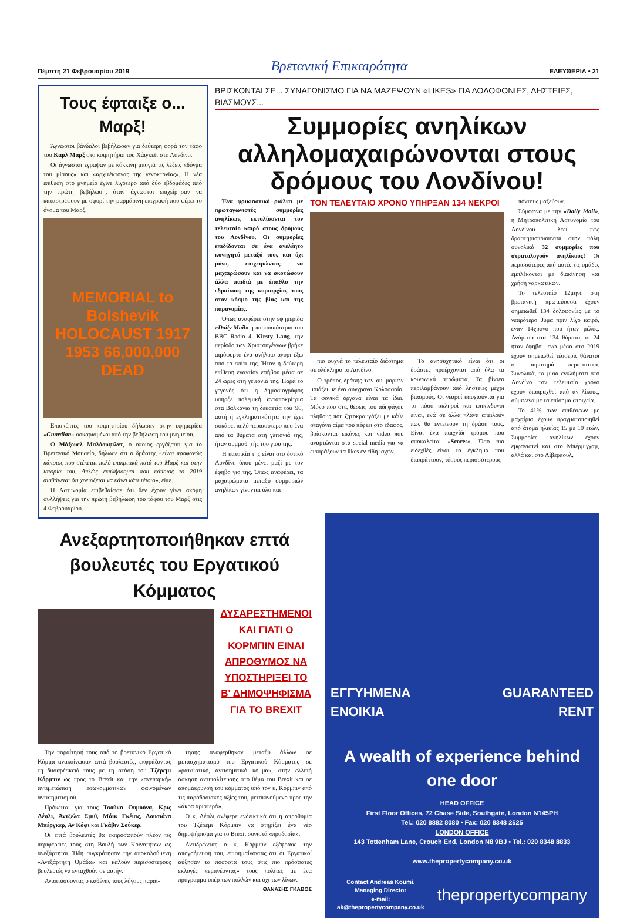Πέμπτη 21 Φεβρουαρίου 2019 Βρετανική Επικαιρότητα ΕΛΕΥΘΕΡΙΑ • 21
Τους έφταιξε ο... Μαρξ!
Άγνωστοι βάνδαλοι βεβήλωσαν για δεύτερη φορά τον τάφο του Καρλ Μαρξ στο κοιμητήριο του Χάιγκεϊτ στο Λονδίνο.
Οι άγνωστοι έγραψαν με κόκκινη μπογιά τις λέξεις «δόγμα του μίσους» και «αρχιτέκτονας της γενοκτονίας». Η νέα επίθεση στο μνημείο έγινε λιγότερο από δύο εβδομάδες από την πρώτη βεβήλωση, όταν άγνωστοι επιχείρησαν να καταστρέψουν με σφυρί την μαρμάρινη επιγραφή που φέρει το όνομα του Μαρξ.
MEMORIAL to Bolshevik HOLOCAUST 1917 1953 66,000,000 DEAD
Επισκέπτες του κοιμητηρίου δήλωσαν στην εφημερίδα «Guardian» σοκαρισμένοι από την βεβήλωση του μνημείου.
Ο Μάξουελ Μπλόουφιλντ, ο οποίος εργάζεται για το Βρετανικό Μουσείο, δήλωσε ότι ο δράστης «είναι προφανώς κάποιος που στέκεται πολύ επικριτικά κατά του Μαρξ και στην ιστορία του. Απλώς εκπλήσσομαι που κάποιος το 2019 αισθάνεται ότι χρειάζεται να κάνει κάτι τέτοιο», είπε.
Η Αστυνομία επιβεβαίωσε ότι δεν έχουν γίνει ακόμη συλλήψεις για την πρώτη βεβήλωση του τάφου του Μαρξ στις 4 Φεβρουαρίου.
ΒΡΙΣΚΟΝΤΑΙ ΣΕ... ΣΥΝΑΓΩΝΙΣΜΟ ΓΙΑ ΝΑ ΜΑΖΕΨΟΥΝ «LIKES» ΓΙΑ ΔΟΛΟΦΟΝΙΕΣ, ΛΗΣΤΕΙΕΣ, ΒΙΑΣΜΟΥΣ...
Συμμορίες ανηλίκων αλληλομαχαιρώνονται στους δρόμους του Λονδίνου!
Ένα φρικιαστικό ριάλιτι με πρωταγωνιστές συμμορίες ανηλίκων, εκτυλίσσεται τον τελευταίο καιρό στους δρόμους του Λονδίνου. Οι συμμορίες επιδίδονται σε ένα ανελέητο κυνηγητό μεταξύ τους και όχι μόνο, επιχειρώντας να μαχαιρώσουν και να σκοτώσουν άλλα παιδιά με έπαθλο την εδραίωση της κυριαρχίας τους στον κόσμο της βίας και της παρανομίας.
Όπως αναφέρει στην εφημερίδα «Daily Mail» η παρουσιάστρια του BBC Radio 4, Kirsty Lang, την περίοδο των Χριστουγέννων βρήκε αιμόφυρτο ένα ανήλικο αγόρι έξω από το σπίτι της. Ήταν η δεύτερη επίθεση εναντίον εφήβου μέσα σε 24 ώρες στη γειτονιά της. Παρά το γεγονός ότι η δημοσιογράφος υπήρξε πολεμική ανταποκρίτρια στα Βαλκάνια τη δεκαετία του '90, αυτή η εγκληματικότητα την έχει σοκάρει πολύ περισσότερο που ένα από τα θύματα στη γειτονιά της, ήταν συμμαθητής του γιου της.
Η κατοικία της είναι στο δυτικό Λονδίνο όπου μένει μαζί με τον έφηβο γιο της. Όπως αναφέρει, τα μαχαιρώματα μεταξύ συμμοριών ανηλίκων γίνονται όλο και
ΤΟΝ ΤΕΛΕΥΤΑΙΟ ΧΡΟΝΟ ΥΠΗΡΞΑΝ 134 ΝΕΚΡΟΙ
πιο συχνά το τελευταίο διάστημα σε ολόκληρο το Λονδίνο.
Ο τρόπος δράσης των συμμοριών μοιάζει με ένα σύγχρονο Κολοσσαίο. Τα φονικά όργανα είναι τα ίδια. Μόνο που στις θέσεις του αδηφάγου πλήθους που ζητοκραυγάζει με κάθε σταγόνα αίμα που πέφτει στο έδαφος, βρίσκονται εικόνες και video που αναρτώνται στα social media για να εισπράξουν τα likes εν είδη ιαχών.
Το ανησυχητικό είναι ότι οι δράστες προέρχονται από όλα τα κοινωνικά στρώματα. Τα βίντεο περιλαμβάνουν από ληστείες μέχρι βιασμούς. Οι νεαροί καυχιούνται για το πόσο σκληροί και επικίνδυνοι είναι, ενώ σε άλλα πλάνα απειλούν πως θα εντείνουν τη δράση τους. Είναι ένα παιχνίδι τρόμου που αποκαλείται «Scores». Όσο πιο ειδεχθές είναι το έγκλημα που διαπράττουν, τόσους περισσότερους
πόντους μαζεύουν.
Σύμφωνα με την «Daily Mail», η Μητροπολιτική Αστυνομία του Λονδίνου λέει πως δραστηριοποιούνται στην πόλη συνολικά 32 συμμορίες που στρατολογούν ανηλίκους! Οι περισσότερες από αυτές τις ομάδες εμπλέκονται με διακίνηση και χρήση ναρκωτικών.
Το τελευταίο 12μηνο στη βρετανική πρωτεύουσα έχουν σημειωθεί 134 δολοφονίες με το νεαρότερο θύμα πριν λίγο καιρό, έναν 14χρονο που ήταν μέλος. Ανάμεσα στα 134 θύματα, οι 24 ήταν έφηβοι, ενώ μέσα στο 2019 έχουν σημειωθεί τέσσερις θάνατοι σε αιματηρά περιστατικά. Συνολικά, τα μισά εγκλήματα στο Λονδίνο τον τελευταίο χρόνο έχουν διαπραχθεί από ανηλίκους, σύμφωνα με τα επίσημα στοιχεία.
Το 41% των επιθέσεων με μαχαίρια έχουν πραγματοποιηθεί από άτομα ηλικίας 15 με 19 ετών. Συμμορίες ανηλίκων έχουν εμφανιστεί και στο Μπέρμιγχαμ, αλλά και στο Λίβερπουλ.
Ανεξαρτητοποιήθηκαν επτά βουλευτές του Εργατικού Κόμματος
ΔΥΣΑΡΕΣΤΗΜΕΝΟΙ ΚΑΙ ΓΙΑΤΙ Ο ΚΟΡΜΠΙΝ ΕΙΝΑΙ ΑΠΡΟΘΥΜΟΣ ΝΑ ΥΠΟΣΤΗΡΙΞΕΙ ΤΟ Β' ΔΗΜΟΨΗΦΙΣΜΑ ΓΙΑ ΤΟ BREXIT
Την παραίτησή τους από το βρετανικό Εργατικό Κόμμα ανακοίνωσαν επτά βουλευτές, εκφράζοντας τη δυσαρέσκειά τους με τη στάση του Τζέρεμι Κόρμπιν ως προς το Brexit και την «ανεπαρκή» αντιμετώπιση εσωκομματικών φαινομένων αντισημιτισμού.
Πρόκειται για τους Τσούκα Ουμούνα, Κρις Λέσλι, Άντζελα Σμιθ, Μάικ Γκέιπς, Λουσιάνα Μπέργκερ, Αν Κόφι και Γκάβιν Σούκερ.
Οι επτά βουλευτές θα εκπροσωπούν πλέον τις περιφέρειές τους στη Βουλή των Κοινοτήτων ως ανεξάρτητοι. Ήδη συγκρότησαν την αποκαλούμενη «Ανεξάρτητη Ομάδα» και καλούν περισσότερους βουλευτές να ενταχθούν σε αυτήν.
Αναπτύσσοντας ο καθένας τους λόγους παραί-
τησης αναφέρθηκαν μεταξύ άλλων σε μετασχηματισμό του Εργατικού Κόμματος σε «ρατσιστικό, αντισημιτικό κόμμα», στην ελλιπή άσκηση αντιπολίτευσης στο θέμα του Brexit και σε απομάκρυνση του κόμματος υπό τον κ. Κόρμπιν από τις παραδοσιακές αξίες του, μετακινούμενο προς την «άκρα αριστερά».
Ο κ. Λέσλι ανέφερε ενδεικτικά ότι η απροθυμία του Τζέρεμι Κόρμπιν να στηρίξει ένα νέο δημοψήφισμα για το Brexit συνιστά «προδοσία».
Αντιδρώντας ο κ. Κόρμπιν εξέφρασε την απογοήτευσή του, επισημαίνοντας ότι οι Εργατικοί αύξησαν τα ποσοστά τους στις πιο πρόσφατες εκλογές «εμπνέοντας» τους πολίτες με ένα πρόγραμμα υπέρ των πολλών και όχι των λίγων.
ΘΑΝΑΣΗΣ ΓΚΑΒΟΣ
ΕΓΓΥΗΜΕΝΑ
ΕΝΟΙΚΙΑ GUARANTEED
RENT
A wealth of experience behind one door
HEAD OFFICE
First Floor Offices, 72 Chase Side, Southgate, London N145PH
Tel.: 020 8882 8080 • Fax: 020 8348 2525
LONDON OFFICE
143 Tottenham Lane, Crouch End, London N8 9BJ • Tel.: 020 8348 8833
www.thepropertycompany.co.uk
Contact Andreas Koumi,
Managing Director
e-mail:
ak@thepropertycompany.co.uk thepropertycompany